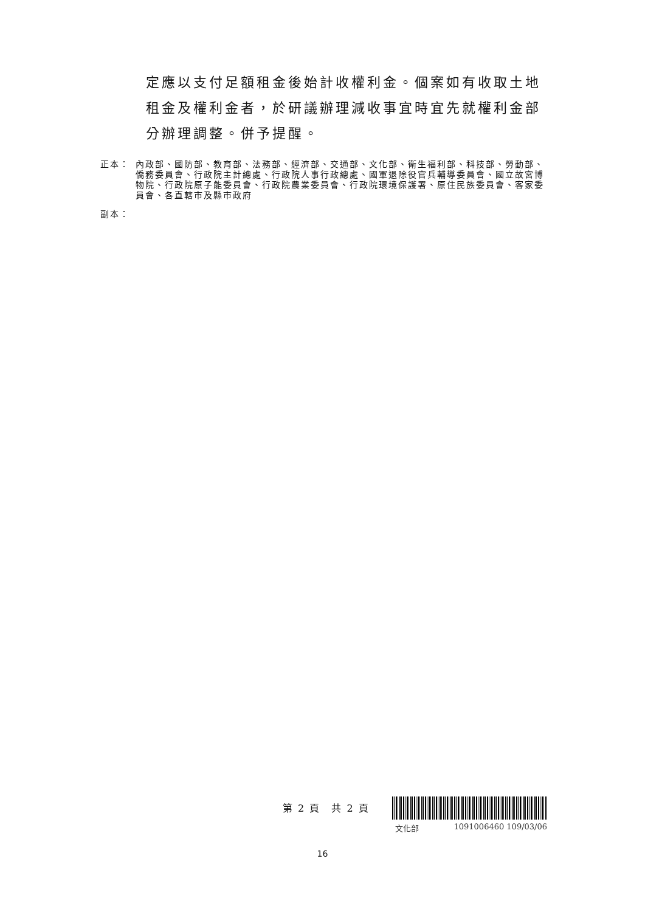定應以支付足額租金後始計收權利金。個案如有收取土地租金及權利金者，於研議辦理減收事宜時宜先就權利金部分辦理調整。併予提醒。
正本： 內政部、國防部、教育部、法務部、經濟部、交通部、文化部、衛生福利部、科技部、勞動部、僑務委員會、行政院主計總處、行政院人事行政總處、國軍退除役官兵輔導委員會、國立故宮博物院、行政院原子能委員會、行政院農業委員會、行政院環境保護署、原住民族委員會、客家委員會、各直轄市及縣市政府
副本：
第 2 頁　共 2 頁
文化部 1091006460 109/03/06
16